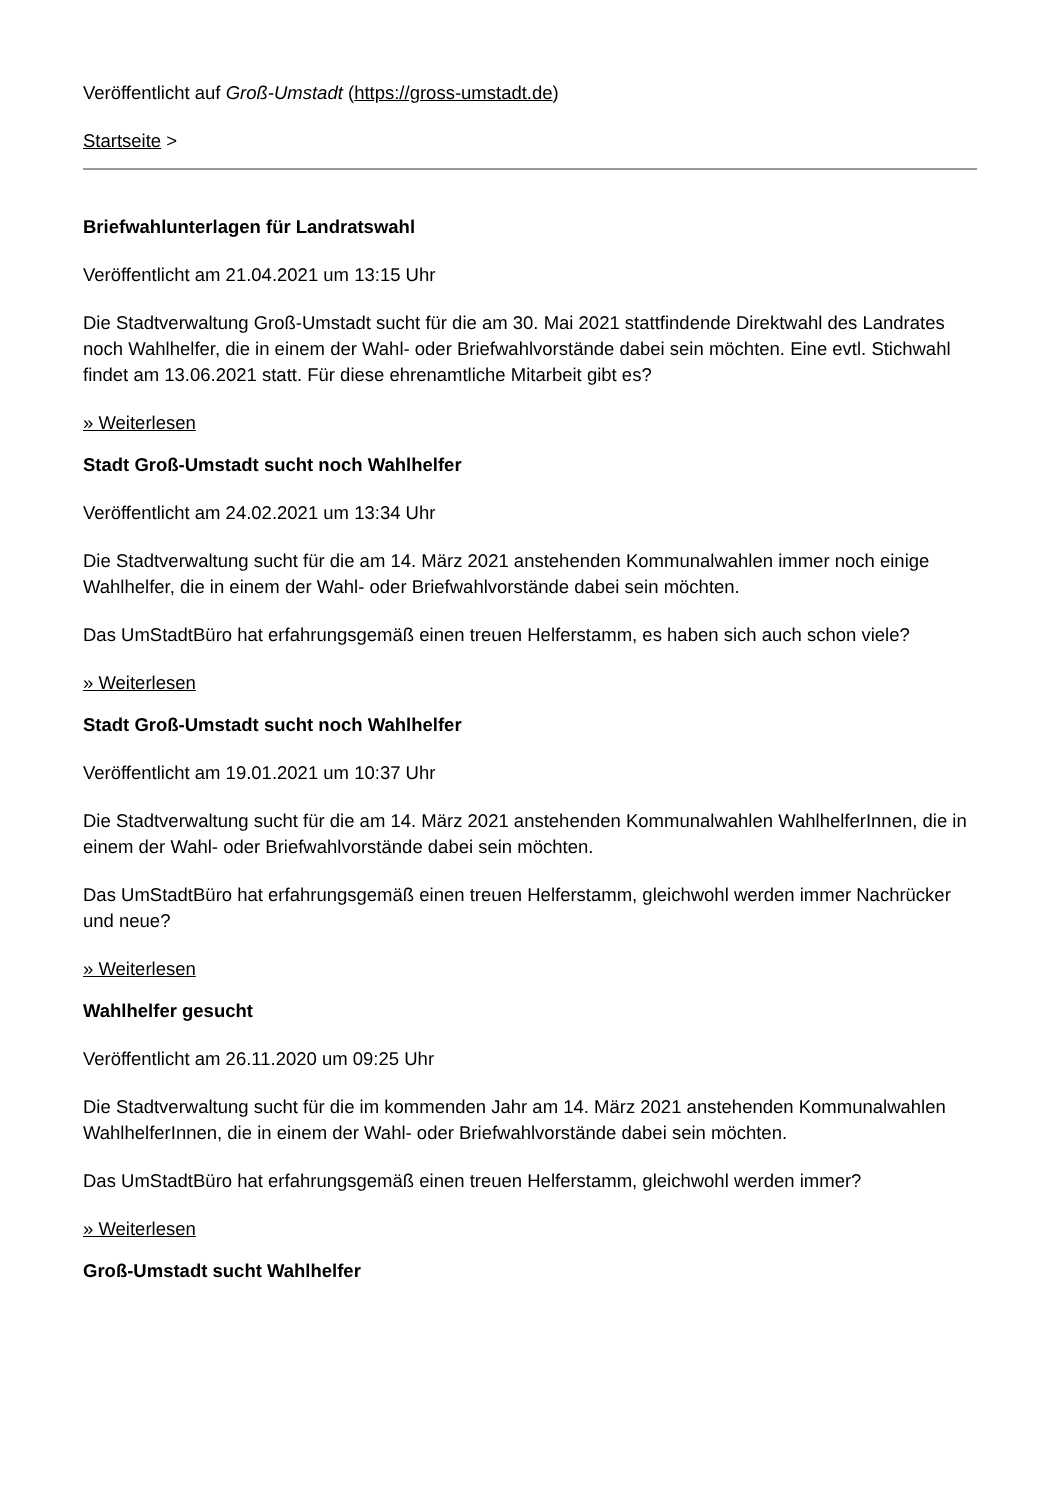Veröffentlicht auf Groß-Umstadt (https://gross-umstadt.de)
Startseite >
Briefwahlunterlagen für Landratswahl
Veröffentlicht am 21.04.2021 um 13:15 Uhr
Die Stadtverwaltung Groß-Umstadt sucht für die am 30. Mai 2021 stattfindende Direktwahl des Landrates noch Wahlhelfer, die in einem der Wahl- oder Briefwahlvorstände dabei sein möchten. Eine evtl. Stichwahl findet am 13.06.2021 statt. Für diese ehrenamtliche Mitarbeit gibt es?
» Weiterlesen
Stadt Groß-Umstadt sucht noch Wahlhelfer
Veröffentlicht am 24.02.2021 um 13:34 Uhr
Die Stadtverwaltung sucht für die am 14. März 2021 anstehenden Kommunalwahlen immer noch einige Wahlhelfer, die in einem der Wahl- oder Briefwahlvorstände dabei sein möchten.
Das UmStadtBüro hat erfahrungsgemäß einen treuen Helferstamm, es haben sich auch schon viele?
» Weiterlesen
Stadt Groß-Umstadt sucht noch Wahlhelfer
Veröffentlicht am 19.01.2021 um 10:37 Uhr
Die Stadtverwaltung sucht für die am 14. März 2021 anstehenden Kommunalwahlen WahlhelferInnen, die in einem der Wahl- oder Briefwahlvorstände dabei sein möchten.
Das UmStadtBüro hat erfahrungsgemäß einen treuen Helferstamm, gleichwohl werden immer Nachrücker und neue?
» Weiterlesen
Wahlhelfer gesucht
Veröffentlicht am 26.11.2020 um 09:25 Uhr
Die Stadtverwaltung sucht für die im kommenden Jahr am 14. März 2021 anstehenden Kommunalwahlen WahlhelferInnen, die in einem der Wahl- oder Briefwahlvorstände dabei sein möchten.
Das UmStadtBüro hat erfahrungsgemäß einen treuen Helferstamm, gleichwohl werden immer?
» Weiterlesen
Groß-Umstadt sucht Wahlhelfer